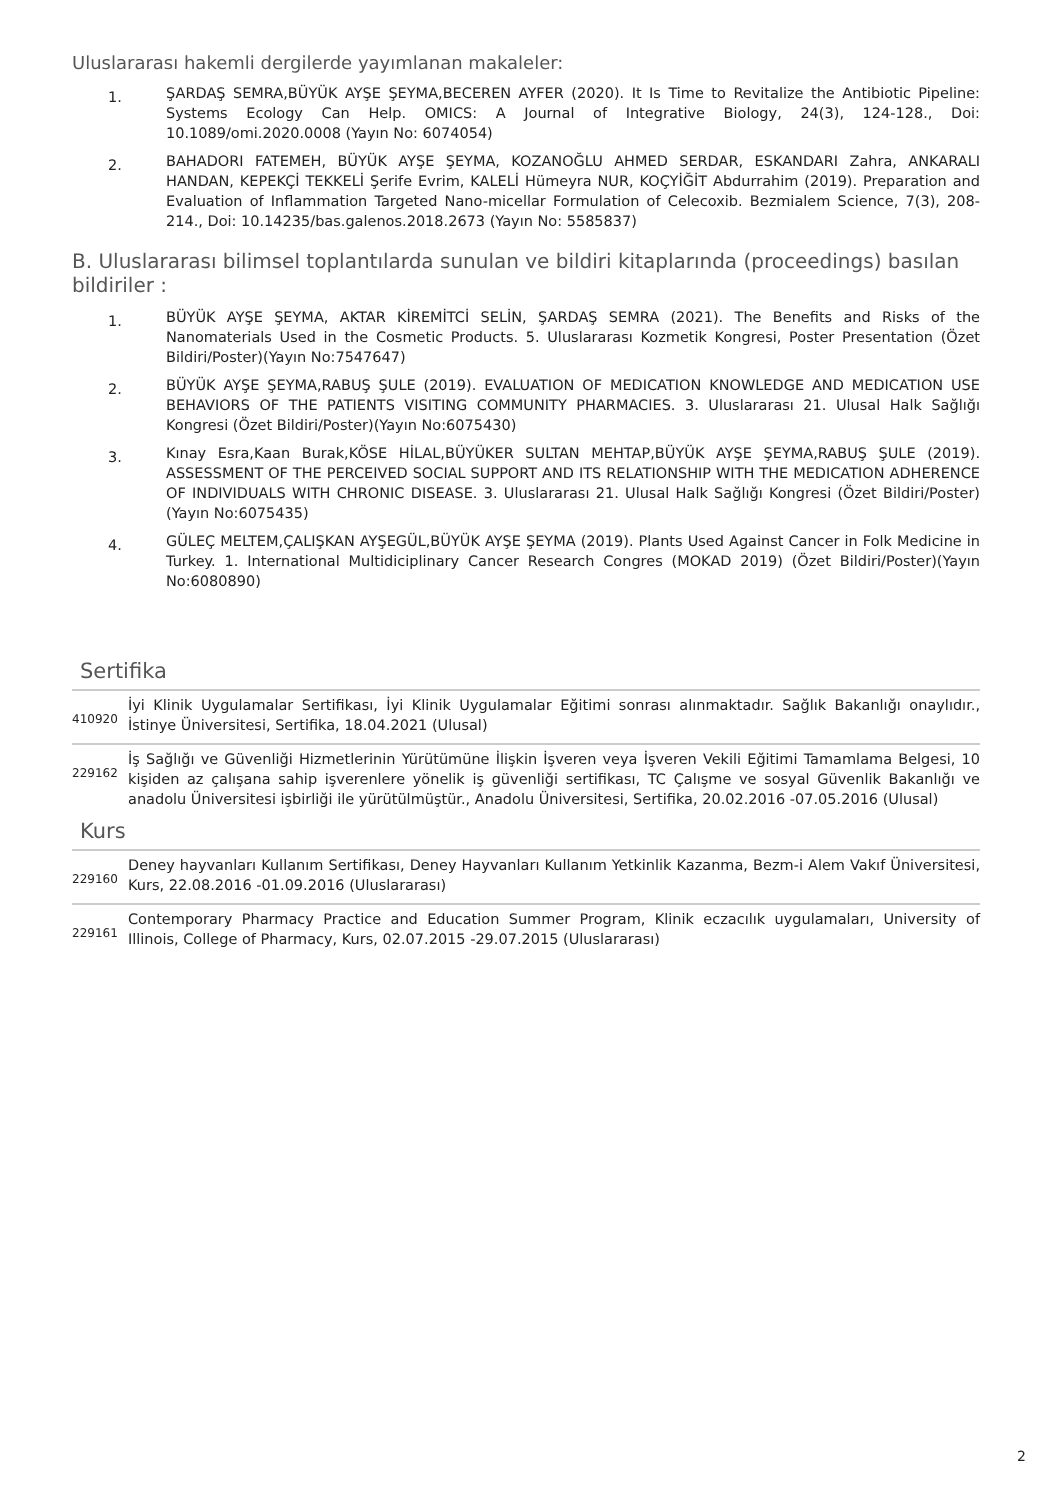Uluslararası hakemli dergilerde yayımlanan makaleler:
1. ŞARDAŞ SEMRA,BÜYÜK AYŞE ŞEYMA,BECEREN AYFER (2020). It Is Time to Revitalize the Antibiotic Pipeline: Systems Ecology Can Help. OMICS: A Journal of Integrative Biology, 24(3), 124-128., Doi: 10.1089/omi.2020.0008 (Yayın No: 6074054)
2. BAHADORI FATEMEH, BÜYÜK AYŞE ŞEYMA, KOZANOĞLU AHMED SERDAR, ESKANDARI Zahra, ANKARALI HANDAN, KEPEKÇİ TEKKELİ Şerife Evrim, KALELİ Hümeyra NUR, KOÇYİĞİT Abdurrahim (2019). Preparation and Evaluation of Inflammation Targeted Nano-micellar Formulation of Celecoxib. Bezmialem Science, 7(3), 208-214., Doi: 10.14235/bas.galenos.2018.2673 (Yayın No: 5585837)
B. Uluslararası bilimsel toplantılarda sunulan ve bildiri kitaplarında (proceedings) basılan bildiriler :
1. BÜYÜK AYŞE ŞEYMA, AKTAR KİREMİTCİ SELİN, ŞARDAŞ SEMRA (2021). The Benefits and Risks of the Nanomaterials Used in the Cosmetic Products. 5. Uluslararası Kozmetik Kongresi, Poster Presentation (Özet Bildiri/Poster)(Yayın No:7547647)
2. BÜYÜK AYŞE ŞEYMA,RABUŞ ŞULE (2019). EVALUATION OF MEDICATION KNOWLEDGE AND MEDICATION USE BEHAVIORS OF THE PATIENTS VISITING COMMUNITY PHARMACIES. 3. Uluslararası 21. Ulusal Halk Sağlığı Kongresi (Özet Bildiri/Poster)(Yayın No:6075430)
3. Kınay Esra,Kaan Burak,KÖSE HİLAL,BÜYÜKER SULTAN MEHTAP,BÜYÜK AYŞE ŞEYMA,RABUŞ ŞULE (2019). ASSESSMENT OF THE PERCEIVED SOCIAL SUPPORT AND ITS RELATIONSHIP WITH THE MEDICATION ADHERENCE OF INDIVIDUALS WITH CHRONIC DISEASE. 3. Uluslararası 21. Ulusal Halk Sağlığı Kongresi (Özet Bildiri/Poster)(Yayın No:6075435)
4. GÜLEÇ MELTEM,ÇALIŞKAN AYŞEGÜL,BÜYÜK AYŞE ŞEYMA (2019). Plants Used Against Cancer in Folk Medicine in Turkey. 1. International Multidiciplinary Cancer Research Congres (MOKAD 2019) (Özet Bildiri/Poster)(Yayın No:6080890)
Sertifika
410920 İyi Klinik Uygulamalar Sertifikası, İyi Klinik Uygulamalar Eğitimi sonrası alınmaktadır. Sağlık Bakanlığı onaylıdır., İstinye Üniversitesi, Sertifika, 18.04.2021 (Ulusal)
229162 İş Sağlığı ve Güvenliği Hizmetlerinin Yürütümüne İlişkin İşveren veya İşveren Vekili Eğitimi Tamamlama Belgesi, 10 kişiden az çalışana sahip işverenlere yönelik iş güvenliği sertifikası, TC Çalışme ve sosyal Güvenlik Bakanlığı ve anadolu Üniversitesi işbirliği ile yürütülmüştür., Anadolu Üniversitesi, Sertifika, 20.02.2016 -07.05.2016 (Ulusal)
Kurs
229160 Deney hayvanları Kullanım Sertifikası, Deney Hayvanları Kullanım Yetkinlik Kazanma, Bezm-i Alem Vakıf Üniversitesi, Kurs, 22.08.2016 -01.09.2016 (Uluslararası)
229161 Contemporary Pharmacy Practice and Education Summer Program, Klinik eczacılık uygulamaları, University of Illinois, College of Pharmacy, Kurs, 02.07.2015 -29.07.2015 (Uluslararası)
2